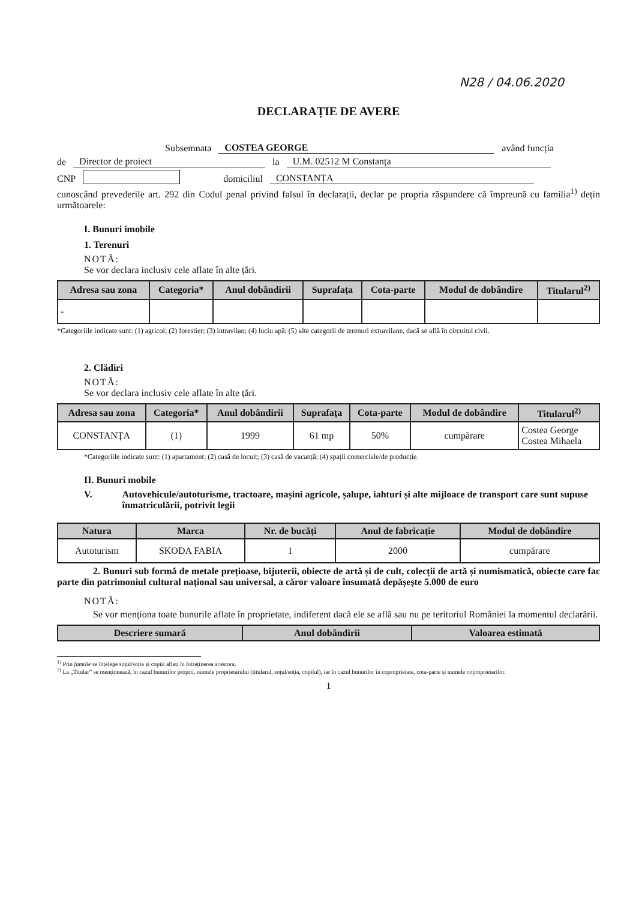N28 / 04.06.2020
DECLARAȚIE DE AVERE
Subsemnata COSTEA GEORGE având funcția
de Director de proiect la U.M. 02512 M Constanța
CNP domiciliul CONSTANȚA
cunoscând prevederile art. 292 din Codul penal privind falsul în declarații, declar pe propria răspundere că împreună cu familia<sup>1)</sup> dețin următoarele:
I. Bunuri imobile
1. Terenuri
NOTĂ:
Se vor declara inclusiv cele aflate în alte țări.
| Adresa sau zona | Categoria* | Anul dobândirii | Suprafața | Cota-parte | Modul de dobândire | Titularul<sup>2)</sup> |
| --- | --- | --- | --- | --- | --- | --- |
| - | | | | | | |
*Categoriile indicate sunt: (1) agricol; (2) forestier; (3) intravilan; (4) luciu apă; (5) alte categorii de terenuri extravilane, dacă se află în circuitul civil.
2. Clădiri
NOTĂ:
Se vor declara inclusiv cele aflate în alte țări.
| Adresa sau zona | Categoria* | Anul dobândirii | Suprafața | Cota-parte | Modul de dobândire | Titularul<sup>2)</sup> |
| --- | --- | --- | --- | --- | --- | --- |
| CONSTANȚA | (1) | 1999 | 61 mp | 50% | cumpărare | Costea George Costea Mihaela |
*Categoriile indicate sunt: (1) apartament; (2) casă de locuit; (3) casă de vacanță; (4) spații comerciale/de producție.
II. Bunuri mobile
V. Autovehicule/autoturisme, tractoare, mașini agricole, șalupe, iahturi și alte mijloace de transport care sunt supuse înmatriculării, potrivit legii
| Natura | Marca | Nr. de bucăți | Anul de fabricație | Modul de dobândire |
| --- | --- | --- | --- | --- |
| Autoturism | SKODA FABIA | 1 | 2000 | cumpărare |
2. Bunuri sub formă de metale prețioase, bijuterii, obiecte de artă și de cult, colecții de artă și numismatică, obiecte care fac parte din patrimoniul cultural național sau universal, a căror valoare însumată depășește 5.000 de euro
NOTĂ:
Se vor menționa toate bunurile aflate în proprietate, indiferent dacă ele se află sau nu pe teritoriul României la momentul declarării.
| Descriere sumară | Anul dobândirii | Valoarea estimată |
| --- | --- | --- |
<sup>1)</sup> Prin familie se înțelege soțul/soția și copiii aflați în întreținerea acestora.
<sup>2)</sup> La „Titular” se menționează, în cazul bunurilor proprii, numele proprietarului (titularul, soțul/soția, copilul), iar în cazul bunurilor în coproprietate, cota-parte și numele coproprietarilor.
1